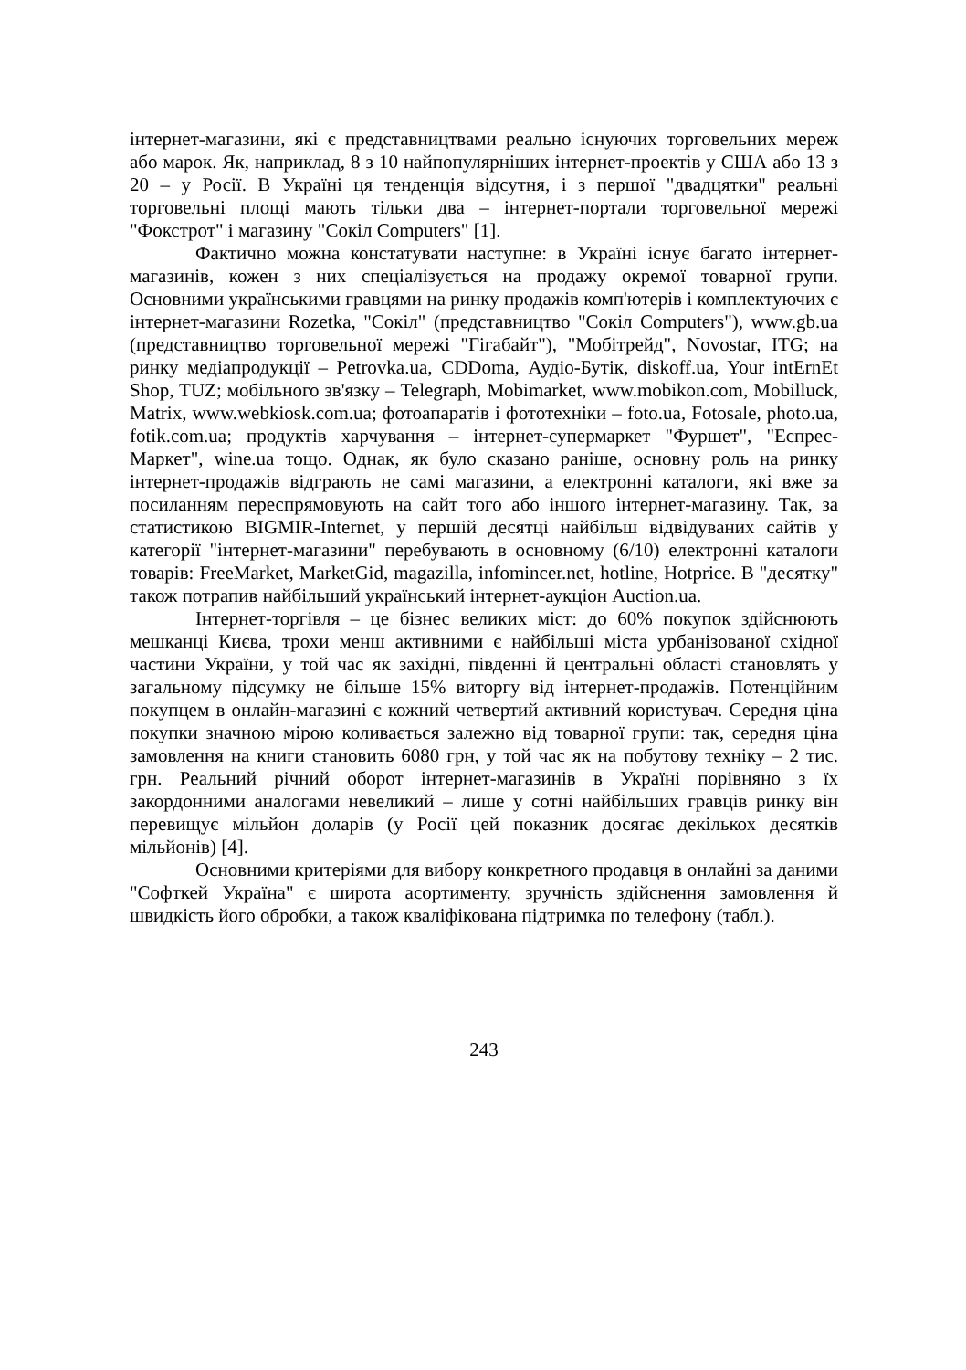інтернет-магазини, які є представництвами реально існуючих торговельних мереж або марок. Як, наприклад, 8 з 10 найпопулярніших інтернет-проектів у США або 13 з 20 – у Росії. В Україні ця тенденція відсутня, і з першої "двадцятки" реальні торговельні площі мають тільки два – інтернет-портали торговельної мережі "Фокстрот" і магазину "Сокіл Computers" [1].
Фактично можна констатувати наступне: в Україні існує багато інтернет-магазинів, кожен з них спеціалізується на продажу окремої товарної групи. Основними українськими гравцями на ринку продажів комп'ютерів і комплектуючих є інтернет-магазини Rozetka, "Сокіл" (представництво "Сокіл Computers"), www.gb.ua (представництво торговельної мережі "Гігабайт"), "Мобітрейд", Novostar, ITG; на ринку медіапродукції – Petrovka.ua, CDDoma, Аудіо-Бутік, diskoff.ua, Your intErnEt Shop, TUZ; мобільного зв'язку – Telegraph, Mobimarket, www.mobikon.com, Mobilluck, Matrix, www.webkiosk.com.ua; фотоапаратів і фототехніки – foto.ua, Fotosale, photo.ua, fotik.com.ua; продуктів харчування – інтернет-супермаркет "Фуршет", "Еспрес-Маркет", wine.ua тощо. Однак, як було сказано раніше, основну роль на ринку інтернет-продажів відграють не самі магазини, а електронні каталоги, які вже за посиланням переспрямовують на сайт того або іншого інтернет-магазину. Так, за статистикою BIGMIR-Internet, у першій десятці найбільш відвідуваних сайтів у категорії "інтернет-магазини" перебувають в основному (6/10) електронні каталоги товарів: FreeMarket, MarketGid, magazilla, infomincer.net, hotline, Hotprice. В "десятку" також потрапив найбільший український інтернет-аукціон Auction.ua.
Інтернет-торгівля – це бізнес великих міст: до 60% покупок здійснюють мешканці Києва, трохи менш активними є найбільші міста урбанізованої східної частини України, у той час як західні, південні й центральні області становлять у загальному підсумку не більше 15% виторгу від інтернет-продажів. Потенційним покупцем в онлайн-магазині є кожний четвертий активний користувач. Середня ціна покупки значною мірою коливається залежно від товарної групи: так, середня ціна замовлення на книги становить 6080 грн, у той час як на побутову техніку – 2 тис. грн. Реальний річний оборот інтернет-магазинів в Україні порівняно з їх закордонними аналогами невеликий – лише у сотні найбільших гравців ринку він перевищує мільйон доларів (у Росії цей показник досягає декількох десятків мільйонів) [4].
Основними критеріями для вибору конкретного продавця в онлайні за даними "Софткей Україна" є широта асортименту, зручність здійснення замовлення й швидкість його обробки, а також кваліфікована підтримка по телефону (табл.).
243